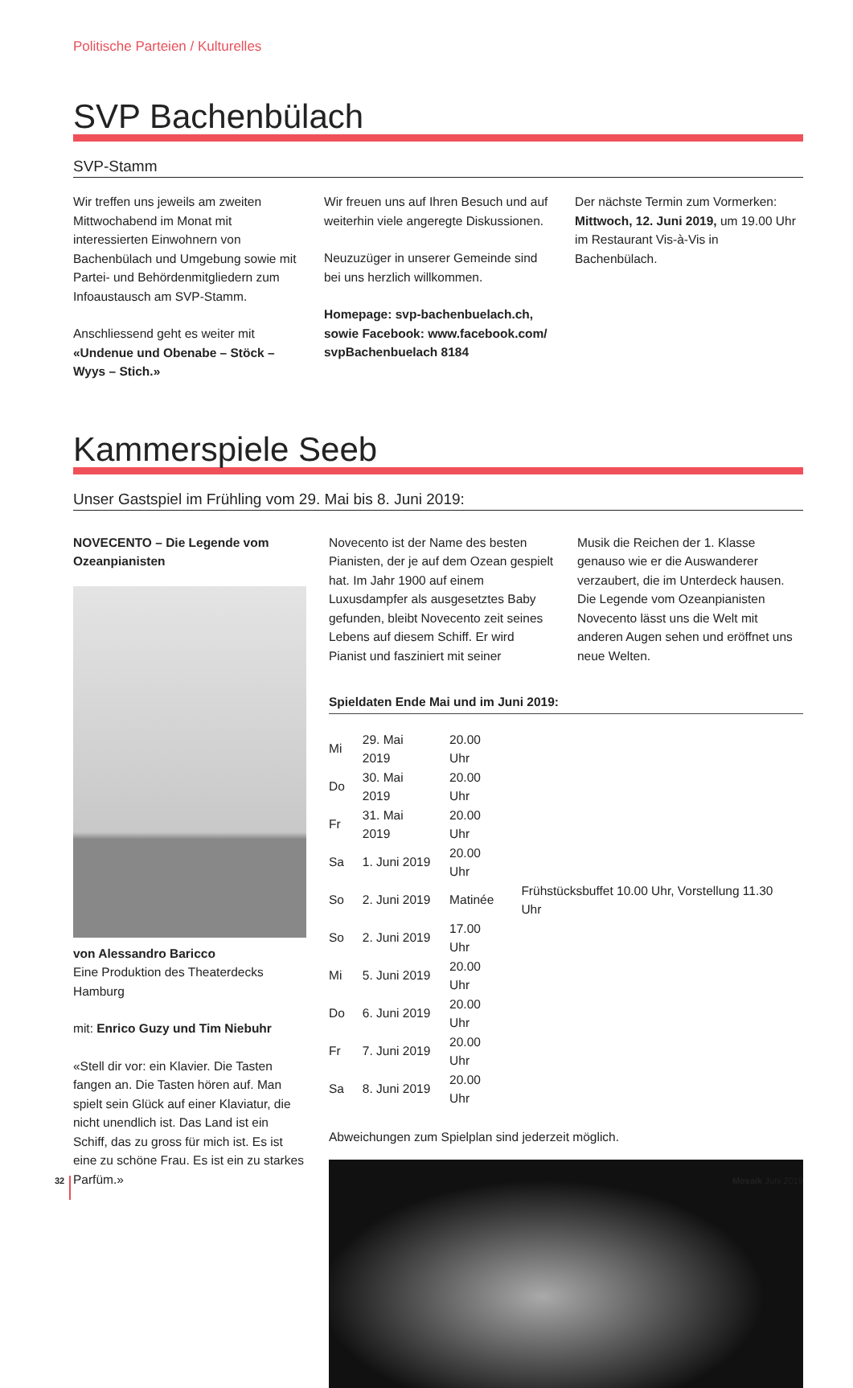Politische Parteien / Kulturelles
SVP Bachenbülach
SVP-Stamm
Wir treffen uns jeweils am zweiten Mittwochabend im Monat mit interessierten Einwohnern von Bachenbülach und Umgebung sowie mit Partei- und Behördenmitgliedern zum Infoaustausch am SVP-Stamm.
Anschliessend geht es weiter mit «Undenue und Obenabe – Stöck – Wyys – Stich.»
Wir freuen uns auf Ihren Besuch und auf weiterhin viele angeregte Diskussionen.
Neuzuzüger in unserer Gemeinde sind bei uns herzlich willkommen.
Homepage: svp-bachenbuelach.ch, sowie Facebook: www.facebook.com/ svpBachenbuelach 8184
Der nächste Termin zum Vormerken: Mittwoch, 12. Juni 2019, um 19.00 Uhr im Restaurant Vis-à-Vis in Bachenbülach.
Kammerspiele Seeb
Unser Gastspiel im Frühling vom 29. Mai bis 8. Juni 2019:
NOVECENTO – Die Legende vom Ozeanpianisten
von Alessandro Baricco
Eine Produktion des Theaterdecks Hamburg
mit: Enrico Guzy und Tim Niebuhr
«Stell dir vor: ein Klavier. Die Tasten fangen an. Die Tasten hören auf. Man spielt sein Glück auf einer Klaviatur, die nicht unendlich ist. Das Land ist ein Schiff, das zu gross für mich ist. Es ist eine zu schöne Frau. Es ist ein zu starkes Parfüm.»
Novecento ist der Name des besten Pianisten, der je auf dem Ozean gespielt hat. Im Jahr 1900 auf einem Luxusdampfer als ausgesetztes Baby gefunden, bleibt Novecento zeit seines Lebens auf diesem Schiff. Er wird Pianist und fasziniert mit seiner
Musik die Reichen der 1. Klasse genauso wie er die Auswanderer verzaubert, die im Unterdeck hausen.
Die Legende vom Ozeanpianisten Novecento lässt uns die Welt mit anderen Augen sehen und eröffnet uns neue Welten.
Spieldaten Ende Mai und im Juni 2019:
| Mi | 29. Mai 2019 | 20.00 Uhr | |
| Do | 30. Mai 2019 | 20.00 Uhr | |
| Fr | 31. Mai 2019 | 20.00 Uhr | |
| Sa | 1. Juni 2019 | 20.00 Uhr | |
| So | 2. Juni 2019 | Matinée | Frühstücksbuffet 10.00 Uhr, Vorstellung 11.30 Uhr |
| So | 2. Juni 2019 | 17.00 Uhr | |
| Mi | 5. Juni 2019 | 20.00 Uhr | |
| Do | 6. Juni 2019 | 20.00 Uhr | |
| Fr | 7. Juni 2019 | 20.00 Uhr | |
| Sa | 8. Juni 2019 | 20.00 Uhr | |
Abweichungen zum Spielplan sind jederzeit möglich.
32 Mosaik Juni 2019